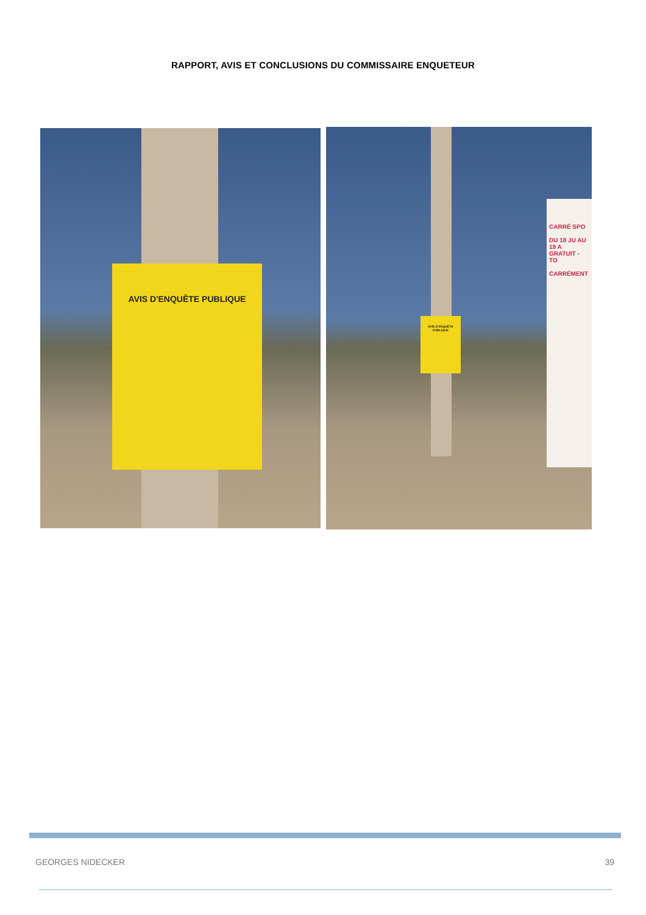RAPPORT, AVIS ET CONCLUSIONS DU COMMISSAIRE ENQUETEUR
AVIS D'ENQUÊTE PUBLIQUE
AVIS D'ENQUÊTE PUBLIQUE
CARRÉ SPO
DU 18 JU AU 19 A
GRATUIT - TO
CARRÉMENT
GEORGES NIDECKER 39